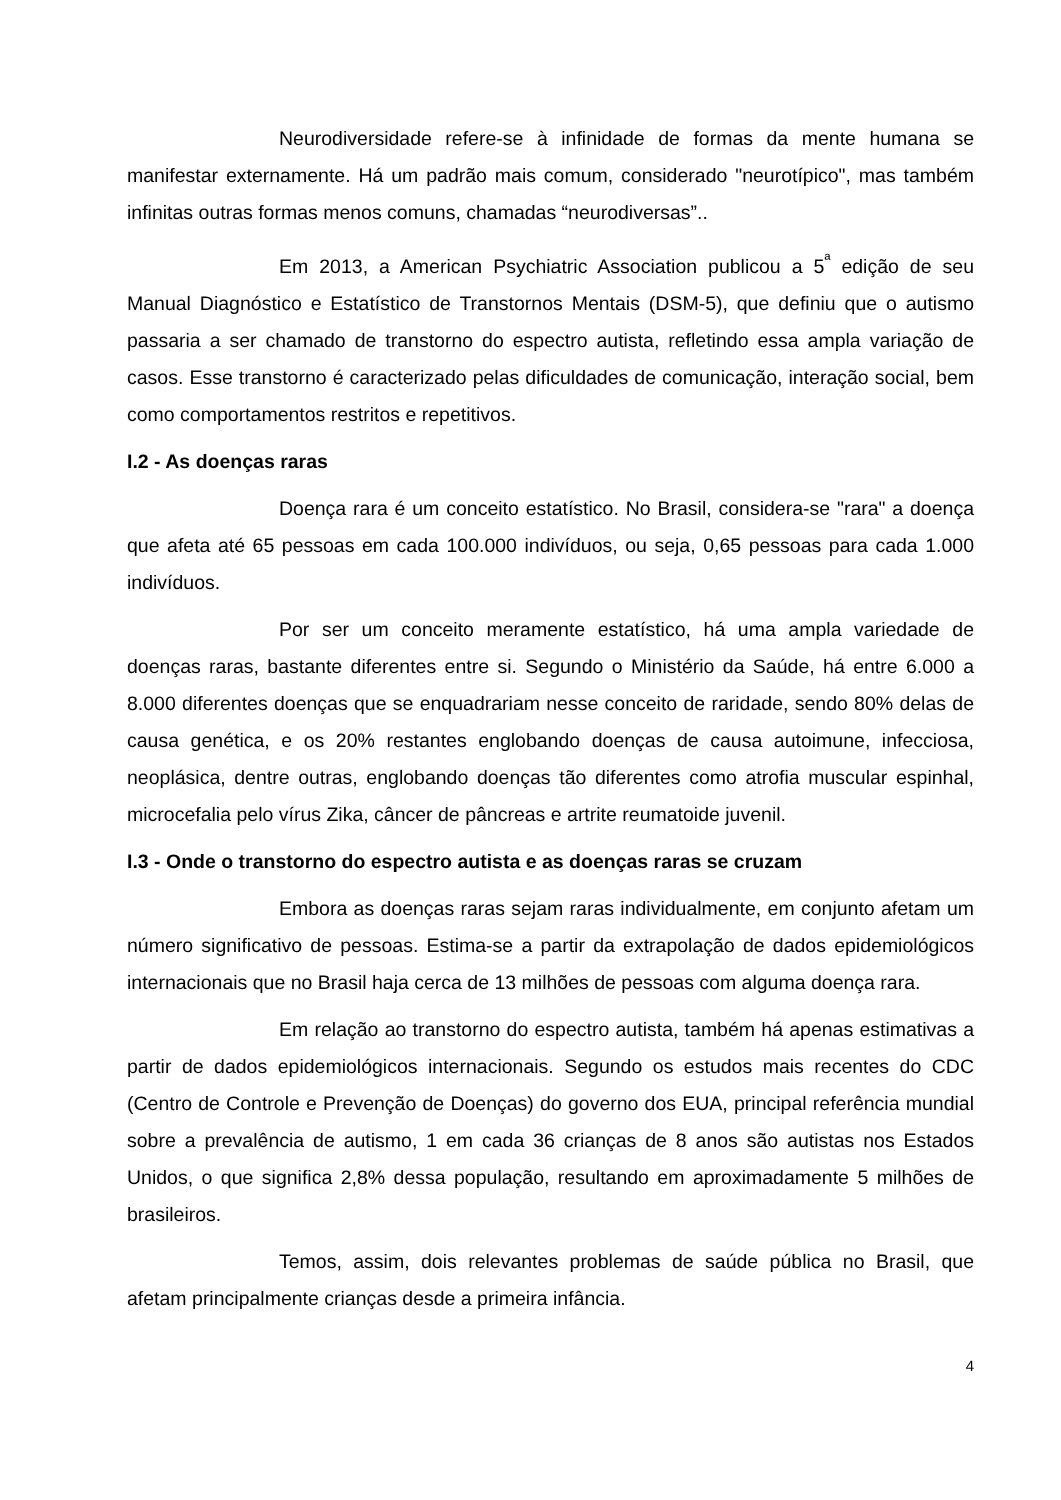Neurodiversidade refere-se à infinidade de formas da mente humana se manifestar externamente. Há um padrão mais comum, considerado "neurotípico", mas também infinitas outras formas menos comuns, chamadas “neurodiversas”..
Em 2013, a American Psychiatric Association publicou a 5<sup>ª</sup> edição de seu Manual Diagnóstico e Estatístico de Transtornos Mentais (DSM-5), que definiu que o autismo passaria a ser chamado de transtorno do espectro autista, refletindo essa ampla variação de casos. Esse transtorno é caracterizado pelas dificuldades de comunicação, interação social, bem como comportamentos restritos e repetitivos.
I.2 - As doenças raras
Doença rara é um conceito estatístico. No Brasil, considera-se "rara" a doença que afeta até 65 pessoas em cada 100.000 indivíduos, ou seja, 0,65 pessoas para cada 1.000 indivíduos.
Por ser um conceito meramente estatístico, há uma ampla variedade de doenças raras, bastante diferentes entre si. Segundo o Ministério da Saúde, há entre 6.000 a 8.000 diferentes doenças que se enquadrariam nesse conceito de raridade, sendo 80% delas de causa genética, e os 20% restantes englobando doenças de causa autoimune, infecciosa, neoplásica, dentre outras, englobando doenças tão diferentes como atrofia muscular espinhal, microcefalia pelo vírus Zika, câncer de pâncreas e artrite reumatoide juvenil.
I.3 - Onde o transtorno do espectro autista e as doenças raras se cruzam
Embora as doenças raras sejam raras individualmente, em conjunto afetam um número significativo de pessoas. Estima-se a partir da extrapolação de dados epidemiológicos internacionais que no Brasil haja cerca de 13 milhões de pessoas com alguma doença rara.
Em relação ao transtorno do espectro autista, também há apenas estimativas a partir de dados epidemiológicos internacionais. Segundo os estudos mais recentes do CDC (Centro de Controle e Prevenção de Doenças) do governo dos EUA, principal referência mundial sobre a prevalência de autismo, 1 em cada 36 crianças de 8 anos são autistas nos Estados Unidos, o que significa 2,8% dessa população, resultando em aproximadamente 5 milhões de brasileiros.
Temos, assim, dois relevantes problemas de saúde pública no Brasil, que afetam principalmente crianças desde a primeira infância.
4